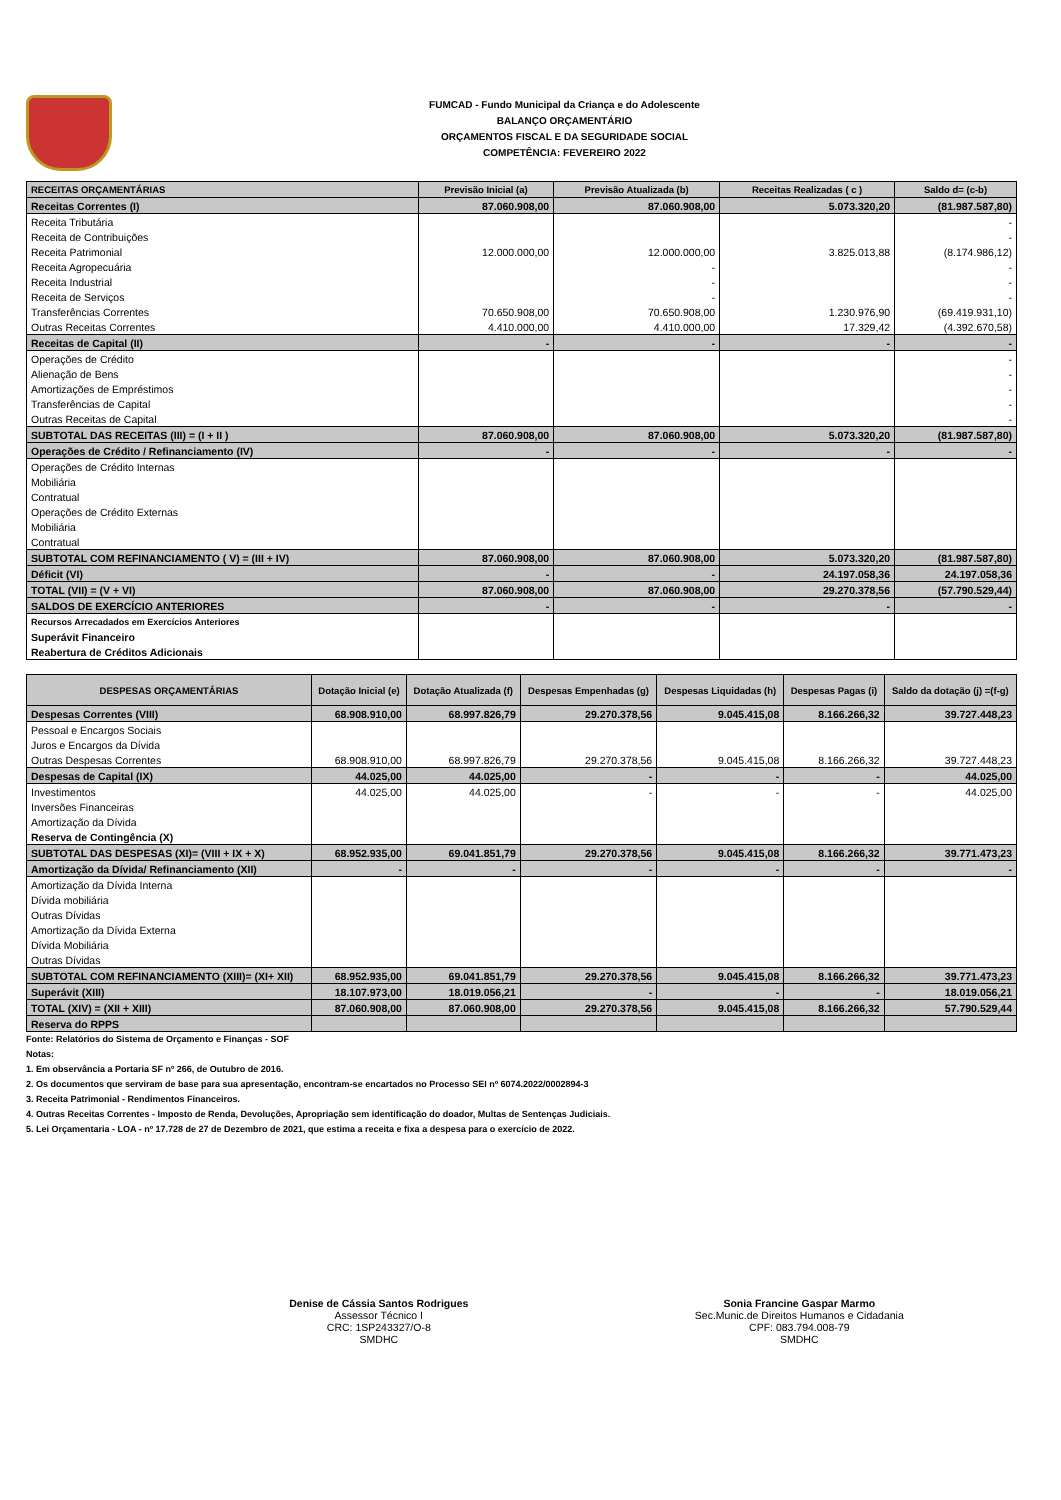FUMCAD - Fundo Municipal da Criança e do Adolescente
BALANÇO ORÇAMENTÁRIO
ORÇAMENTOS FISCAL E DA SEGURIDADE SOCIAL
COMPETÊNCIA: FEVEREIRO 2022
| RECEITAS ORÇAMENTÁRIAS | Previsão Inicial (a) | Previsão Atualizada (b) | Receitas Realizadas ( c ) | Saldo d= (c-b) |
| --- | --- | --- | --- | --- |
| Receitas Correntes (I) | 87.060.908,00 | 87.060.908,00 | 5.073.320,20 | (81.987.587,80) |
| Receita Tributária | | | | - |
| Receita de Contribuições | | | | - |
| Receita Patrimonial | 12.000.000,00 | 12.000.000,00 | 3.825.013,88 | (8.174.986,12) |
| Receita Agropecuária | | - | | - |
| Receita Industrial | | - | | - |
| Receita de Serviços | | - | | - |
| Transferências Correntes | 70.650.908,00 | 70.650.908,00 | 1.230.976,90 | (69.419.931,10) |
| Outras Receitas Correntes | 4.410.000,00 | 4.410.000,00 | 17.329,42 | (4.392.670,58) |
| Receitas de Capital (II) | - | - | - | - |
| Operações de Crédito | | | | - |
| Alienação de Bens | | | | - |
| Amortizações de Empréstimos | | | | - |
| Transferências de Capital | | | | - |
| Outras Receitas de Capital | | | | - |
| SUBTOTAL DAS RECEITAS (III) = (I + II ) | 87.060.908,00 | 87.060.908,00 | 5.073.320,20 | (81.987.587,80) |
| Operações de Crédito / Refinanciamento (IV) | - | - | - | - |
| Operações de Crédito Internas | | | | |
| Mobiliária | | | | |
| Contratual | | | | |
| Operações de Crédito Externas | | | | |
| Mobiliária | | | | |
| Contratual | | | | |
| SUBTOTAL COM REFINANCIAMENTO ( V) = (III + IV) | 87.060.908,00 | 87.060.908,00 | 5.073.320,20 | (81.987.587,80) |
| Déficit (VI) | - | - | 24.197.058,36 | 24.197.058,36 |
| TOTAL (VII) = (V + VI) | 87.060.908,00 | 87.060.908,00 | 29.270.378,56 | (57.790.529,44) |
| SALDOS DE EXERCÍCIO ANTERIORES | - | - | - | - |
| Recursos Arrecadados em Exercícios Anteriores | | | | |
| Superávit Financeiro | | | | |
| Reabertura de Créditos Adicionais | | | | |
| DESPESAS ORÇAMENTÁRIAS | Dotação Inicial (e) | Dotação Atualizada (f) | Despesas Empenhadas (g) | Despesas Liquidadas (h) | Despesas Pagas (i) | Saldo da dotação (j) =(f-g) |
| --- | --- | --- | --- | --- | --- | --- |
| Despesas Correntes (VIII) | 68.908.910,00 | 68.997.826,79 | 29.270.378,56 | 9.045.415,08 | 8.166.266,32 | 39.727.448,23 |
| Pessoal e Encargos Sociais | | | | | | |
| Juros e Encargos da Dívida | | | | | | |
| Outras Despesas Correntes | 68.908.910,00 | 68.997.826,79 | 29.270.378,56 | 9.045.415,08 | 8.166.266,32 | 39.727.448,23 |
| Despesas de Capital (IX) | 44.025,00 | 44.025,00 | - | - | - | 44.025,00 |
| Investimentos | 44.025,00 | 44.025,00 | - | - | - | 44.025,00 |
| Inversões Financeiras | | | | | | |
| Amortização da Dívida | | | | | | |
| Reserva de Contingência (X) | | | | | | |
| SUBTOTAL DAS DESPESAS (XI)= (VIII + IX + X) | 68.952.935,00 | 69.041.851,79 | 29.270.378,56 | 9.045.415,08 | 8.166.266,32 | 39.771.473,23 |
| Amortização da Dívida/ Refinanciamento (XII) | - | - | - | - | - | - |
| Amortização da Dívida Interna | | | | | | |
| Dívida mobiliária | | | | | | |
| Outras Dívidas | | | | | | |
| Amortização da Dívida Externa | | | | | | |
| Dívida Mobiliária | | | | | | |
| Outras Dívidas | | | | | | |
| SUBTOTAL COM REFINANCIAMENTO (XIII)= (XI+ XII) | 68.952.935,00 | 69.041.851,79 | 29.270.378,56 | 9.045.415,08 | 8.166.266,32 | 39.771.473,23 |
| Superávit (XIII) | 18.107.973,00 | 18.019.056,21 | - | - | - | 18.019.056,21 |
| TOTAL (XIV) = (XII + XIII) | 87.060.908,00 | 87.060.908,00 | 29.270.378,56 | 9.045.415,08 | 8.166.266,32 | 57.790.529,44 |
| Reserva do RPPS | | | | | | |
Fonte: Relatórios do Sistema de Orçamento e Finanças - SOF
Notas:
1. Em observância a Portaria SF nº 266, de Outubro de 2016.
2. Os documentos que serviram de base para sua apresentação, encontram-se encartados no Processo SEI nº 6074.2022/0002894-3
3. Receita Patrimonial - Rendimentos Financeiros.
4. Outras Receitas Correntes - Imposto de Renda, Devoluções, Apropriação sem identificação do doador, Multas de Sentenças Judiciais.
5. Lei Orçamentaria - LOA - nº 17.728 de 27 de Dezembro de 2021, que estima a receita e fixa a despesa para o exercício de 2022.
Denise de Cássia Santos Rodrigues
Assessor Técnico I
CRC: 1SP243327/O-8
SMDHC
Sonia Francine Gaspar Marmo
Sec.Munic.de Direitos Humanos e Cidadania
CPF: 083.794.008-79
SMDHC